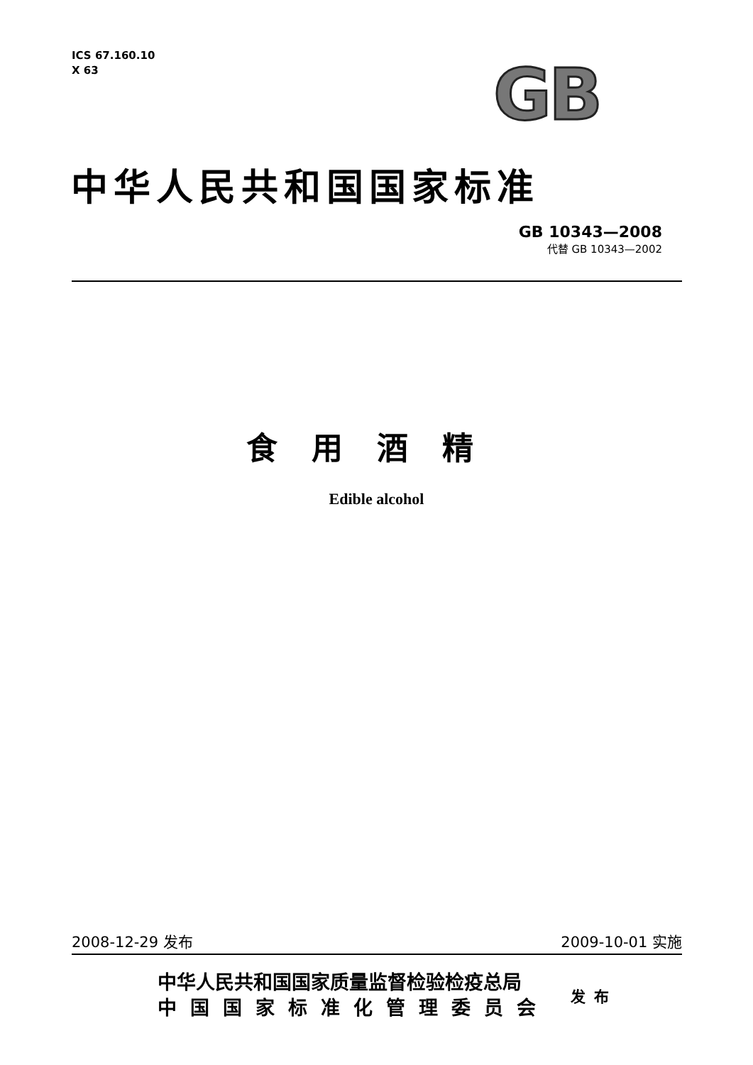ICS 67.160.10
X 63
GB
中华人民共和国国家标准
GB 10343—2008
代替 GB 10343—2002
食用酒精
Edible alcohol
2008-12-29 发布 2009-10-01 实施
中华人民共和国国家质量监督检验检疫总局
中国国家标准化管理委员会
发布